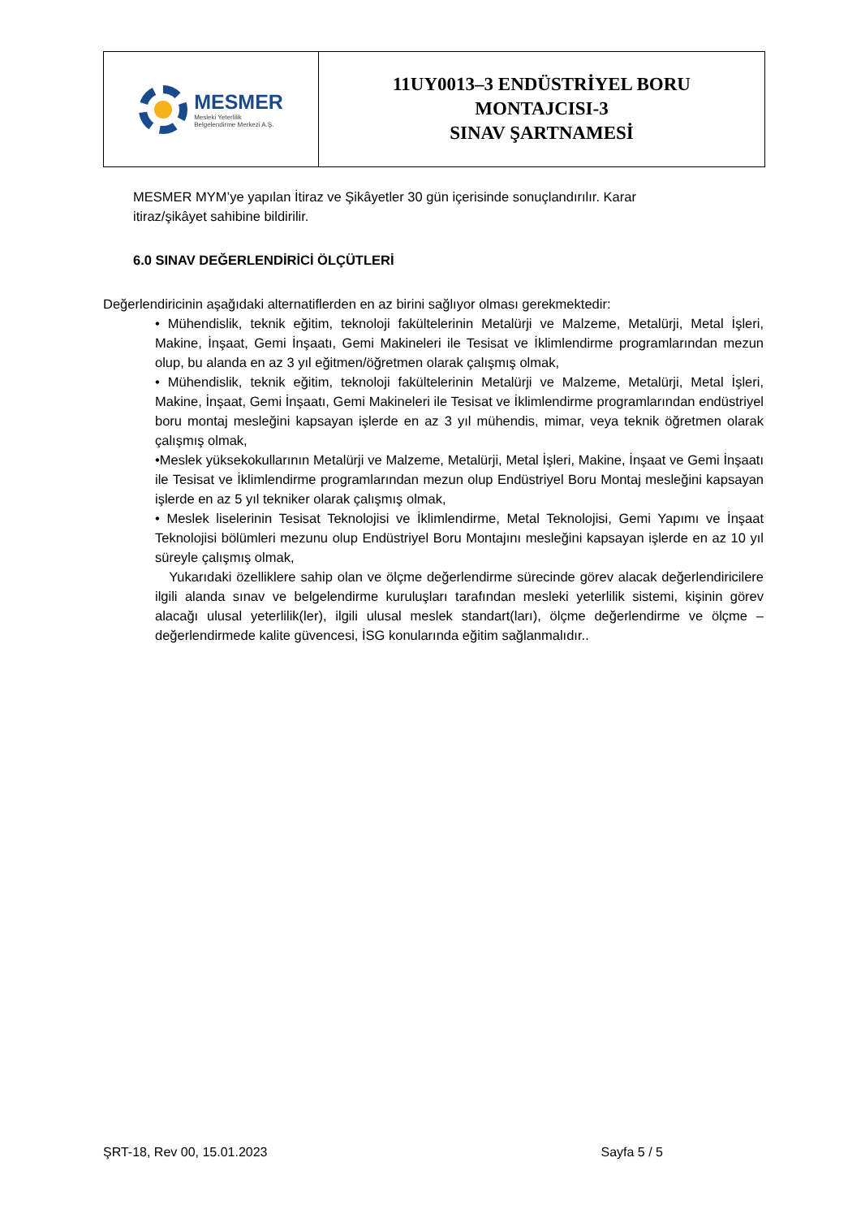MESMER
Mesleki Yeterlilik
Belgelendirme Merkezi A.Ş.
11UY0013–3 ENDÜSTRİYEL BORU
MONTAJCISI-3
SINAV ŞARTNAMESİ
MESMER MYM’ye yapılan İtiraz ve Şikâyetler 30 gün içerisinde sonuçlandırılır. Karar itiraz/şikâyet sahibine bildirilir.
6.0 SINAV DEĞERLENDİRİCİ ÖLÇÜTLERİ
Değerlendiricinin aşağıdaki alternatiflerden en az birini sağlıyor olması gerekmektedir:
• Mühendislik, teknik eğitim, teknoloji fakültelerinin Metalürji ve Malzeme, Metalürji, Metal İşleri, Makine, İnşaat, Gemi İnşaatı, Gemi Makineleri ile Tesisat ve İklimlendirme programlarından mezun olup, bu alanda en az 3 yıl eğitmen/öğretmen olarak çalışmış olmak,
• Mühendislik, teknik eğitim, teknoloji fakültelerinin Metalürji ve Malzeme, Metalürji, Metal İşleri, Makine, İnşaat, Gemi İnşaatı, Gemi Makineleri ile Tesisat ve İklimlendirme programlarından endüstriyel boru montaj mesleğini kapsayan işlerde en az 3 yıl mühendis, mimar, veya teknik öğretmen olarak çalışmış olmak,
•Meslek yüksekokullarının Metalürji ve Malzeme, Metalürji, Metal İşleri, Makine, İnşaat ve Gemi İnşaatı ile Tesisat ve İklimlendirme programlarından mezun olup Endüstriyel Boru Montaj mesleğini kapsayan işlerde en az 5 yıl tekniker olarak çalışmış olmak,
• Meslek liselerinin Tesisat Teknolojisi ve İklimlendirme, Metal Teknolojisi, Gemi Yapımı ve İnşaat Teknolojisi bölümleri mezunu olup Endüstriyel Boru Montajını mesleğini kapsayan işlerde en az 10 yıl süreyle çalışmış olmak,
Yukarıdaki özelliklere sahip olan ve ölçme değerlendirme sürecinde görev alacak değerlendiricilere ilgili alanda sınav ve belgelendirme kuruluşları tarafından mesleki yeterlilik sistemi, kişinin görev alacağı ulusal yeterlilik(ler), ilgili ulusal meslek standart(ları), ölçme değerlendirme ve ölçme – değerlendirmede kalite güvencesi, İSG konularında eğitim sağlanmalıdır..
ŞRT-18, Rev 00, 15.01.2023 Sayfa 5 / 5